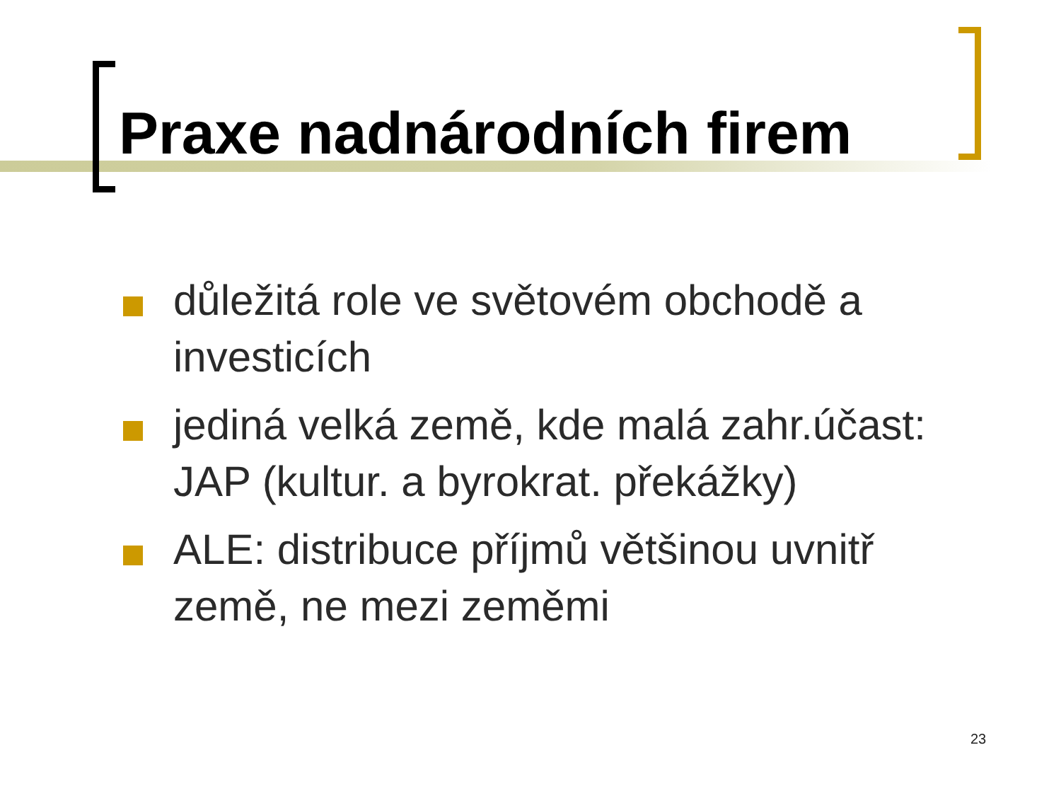Praxe nadnárodních firem
důležitá role ve světovém obchodě a investicích
jediná velká země, kde malá zahr.účast: JAP (kultur. a byrokrat. překážky)
ALE: distribuce příjmů většinou uvnitř země, ne mezi zeměmi
23